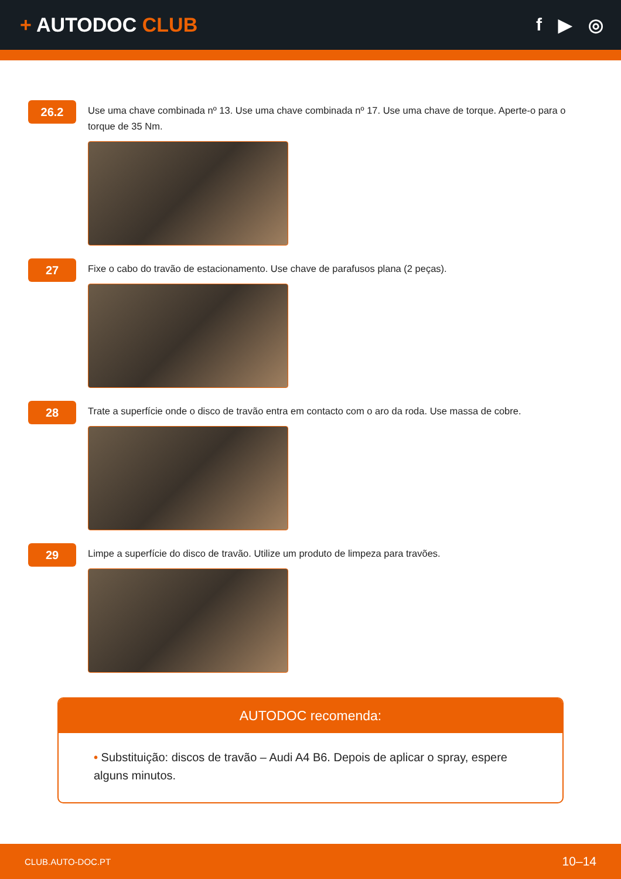+ AUTODOC CLUB f ▶ ◎
26.2
Use uma chave combinada nº 13. Use uma chave combinada nº 17. Use uma chave de torque. Aperte-o para o torque de 35 Nm.
27
Fixe o cabo do travão de estacionamento. Use chave de parafusos plana (2 peças).
28
Trate a superfície onde o disco de travão entra em contacto com o aro da roda. Use massa de cobre.
29
Limpe a superfície do disco de travão. Utilize um produto de limpeza para travões.
AUTODOC recomenda:
• Substituição: discos de travão – Audi A4 B6. Depois de aplicar o spray, espere alguns minutos.
CLUB.AUTO-DOC.PT 10–14